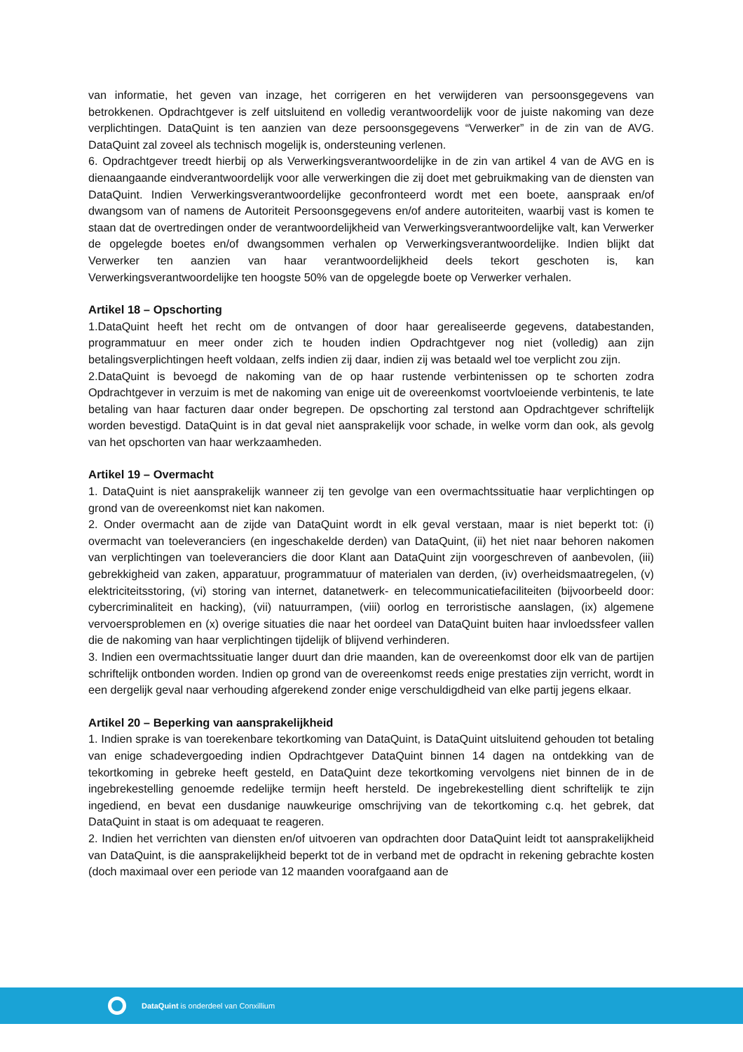van informatie, het geven van inzage, het corrigeren en het verwijderen van persoonsgegevens van betrokkenen. Opdrachtgever is zelf uitsluitend en volledig verantwoordelijk voor de juiste nakoming van deze verplichtingen. DataQuint is ten aanzien van deze persoonsgegevens “Verwerker” in de zin van de AVG. DataQuint zal zoveel als technisch mogelijk is, ondersteuning verlenen.
6. Opdrachtgever treedt hierbij op als Verwerkingsverantwoordelijke in de zin van artikel 4 van de AVG en is dienaangaande eindverantwoordelijk voor alle verwerkingen die zij doet met gebruikmaking van de diensten van DataQuint. Indien Verwerkingsverantwoordelijke geconfronteerd wordt met een boete, aanspraak en/of dwangsom van of namens de Autoriteit Persoonsgegevens en/of andere autoriteiten, waarbij vast is komen te staan dat de overtredingen onder de verantwoordelijkheid van Verwerkingsverantwoordelijke valt, kan Verwerker de opgelegde boetes en/of dwangsommen verhalen op Verwerkingsverantwoordelijke. Indien blijkt dat Verwerker ten aanzien van haar verantwoordelijkheid deels tekort geschoten is, kan Verwerkingsverantwoordelijke ten hoogste 50% van de opgelegde boete op Verwerker verhalen.
Artikel 18 – Opschorting
1.DataQuint heeft het recht om de ontvangen of door haar gerealiseerde gegevens, databestanden, programmatuur en meer onder zich te houden indien Opdrachtgever nog niet (volledig) aan zijn betalingsverplichtingen heeft voldaan, zelfs indien zij daar, indien zij was betaald wel toe verplicht zou zijn.
2.DataQuint is bevoegd de nakoming van de op haar rustende verbintenissen op te schorten zodra Opdrachtgever in verzuim is met de nakoming van enige uit de overeenkomst voortvloeiende verbintenis, te late betaling van haar facturen daar onder begrepen. De opschorting zal terstond aan Opdrachtgever schriftelijk worden bevestigd. DataQuint is in dat geval niet aansprakelijk voor schade, in welke vorm dan ook, als gevolg van het opschorten van haar werkzaamheden.
Artikel 19 – Overmacht
1. DataQuint is niet aansprakelijk wanneer zij ten gevolge van een overmachtssituatie haar verplichtingen op grond van de overeenkomst niet kan nakomen.
2. Onder overmacht aan de zijde van DataQuint wordt in elk geval verstaan, maar is niet beperkt tot: (i) overmacht van toeleveranciers (en ingeschakelde derden) van DataQuint, (ii) het niet naar behoren nakomen van verplichtingen van toeleveranciers die door Klant aan DataQuint zijn voorgeschreven of aanbevolen, (iii) gebrekkigheid van zaken, apparatuur, programmatuur of materialen van derden, (iv) overheidsmaatregelen, (v) elektriciteitsstoring, (vi) storing van internet, datanetwerk- en telecommunicatiefaciliteiten (bijvoorbeeld door: cybercriminaliteit en hacking), (vii) natuurrampen, (viii) oorlog en terroristische aanslagen, (ix) algemene vervoersproblemen en (x) overige situaties die naar het oordeel van DataQuint buiten haar invloedssfeer vallen die de nakoming van haar verplichtingen tijdelijk of blijvend verhinderen.
3. Indien een overmachtssituatie langer duurt dan drie maanden, kan de overeenkomst door elk van de partijen schriftelijk ontbonden worden. Indien op grond van de overeenkomst reeds enige prestaties zijn verricht, wordt in een dergelijk geval naar verhouding afgerekend zonder enige verschuldigdheid van elke partij jegens elkaar.
Artikel 20 – Beperking van aansprakelijkheid
1. Indien sprake is van toerekenbare tekortkoming van DataQuint, is DataQuint uitsluitend gehouden tot betaling van enige schadevergoeding indien Opdrachtgever DataQuint binnen 14 dagen na ontdekking van de tekortkoming in gebreke heeft gesteld, en DataQuint deze tekortkoming vervolgens niet binnen de in de ingebrekestelling genoemde redelijke termijn heeft hersteld. De ingebrekestelling dient schriftelijk te zijn ingediend, en bevat een dusdanige nauwkeurige omschrijving van de tekortkoming c.q. het gebrek, dat DataQuint in staat is om adequaat te reageren.
2. Indien het verrichten van diensten en/of uitvoeren van opdrachten door DataQuint leidt tot aansprakelijkheid van DataQuint, is die aansprakelijkheid beperkt tot de in verband met de opdracht in rekening gebrachte kosten (doch maximaal over een periode van 12 maanden voorafgaand aan de
DataQuint is onderdeel van Conxillium